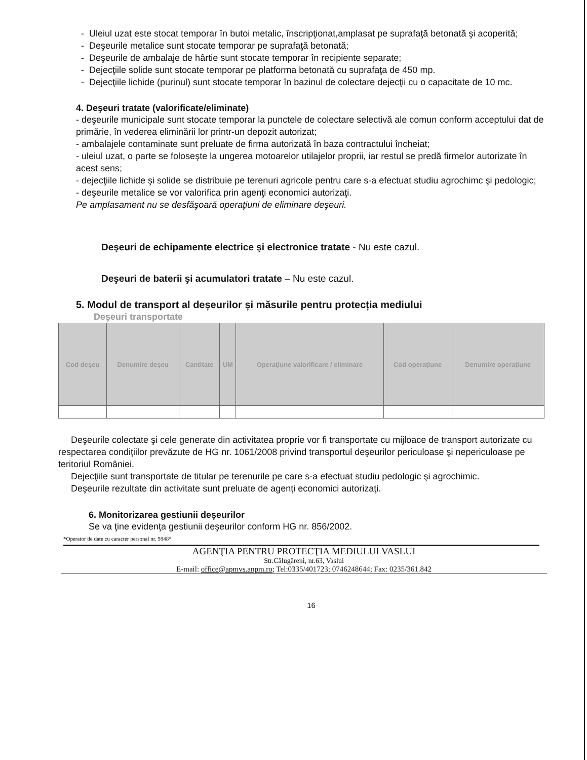- Uleiul uzat este stocat temporar în butoi metalic, înscripţionat,amplasat pe suprafaţă betonată şi acoperită;
- Deşeurile metalice sunt stocate temporar pe suprafaţă betonată;
- Deşeurile de ambalaje de hârtie sunt stocate temporar în recipiente separate;
- Dejecţiile solide sunt stocate temporar pe platforma betonată cu suprafaţa de 450 mp.
- Dejecţiile lichide (purinul) sunt stocate temporar în bazinul de colectare dejecţii cu o capacitate de 10 mc.
4. Deşeuri tratate (valorificate/eliminate)
- deşeurile municipale sunt stocate temporar la punctele de colectare selectivă ale comun conform acceptului dat de primărie, în vederea eliminării lor printr-un depozit autorizat;
- ambalajele contaminate sunt preluate de firma autorizată în baza contractului încheiat;
- uleiul uzat, o parte se foloseşte la ungerea motoarelor utilajelor proprii, iar restul se predă firmelor autorizate în acest sens;
- dejecţiile lichide şi solide se distribuie pe terenuri agricole pentru care s-a efectuat studiu agrochimc şi pedologic;
- deşeurile metalice se vor valorifica prin agenţi economici autorizaţi.
Pe amplasament nu se desfăşoară operaţiuni de eliminare deşeuri.
Deşeuri de echipamente electrice şi electronice tratate - Nu este cazul.
Deşeuri de baterii şi acumulatori tratate – Nu este cazul.
5. Modul de transport al deșeurilor și măsurile pentru protecția mediului
Deşeuri transportate
| Cod deşeu | Denumire deşeu | Cantitate | UM | Operaţiune valorificare / eliminare | Cod operaţiune | Denumire operaţiune |
| --- | --- | --- | --- | --- | --- | --- |
Deşeurile colectate şi cele generate din activitatea proprie vor fi transportate cu mijloace de transport autorizate cu respectarea condiţiilor prevăzute de HG nr. 1061/2008 privind transportul deşeurilor periculoase şi nepericuloase pe teritoriul României.
Dejecţiile sunt transportate de titular pe terenurile pe care s-a efectuat studiu pedologic şi agrochimic.
Deşeurile rezultate din activitate sunt preluate de agenţi economici autorizaţi.
6. Monitorizarea gestiunii deşeurilor
Se va ţine evidenţa gestiunii deşeurilor conform HG nr. 856/2002.
*Operator de date cu caracter personal nr. 9848*
AGENŢIA PENTRU PROTECŢIA MEDIULUI VASLUI
Str.Călugăreni, nr.63, Vaslui
E-mail: office@apmvs.anpm.ro; Tel:0335/401723; 0746248644; Fax: 0235/361.842
16